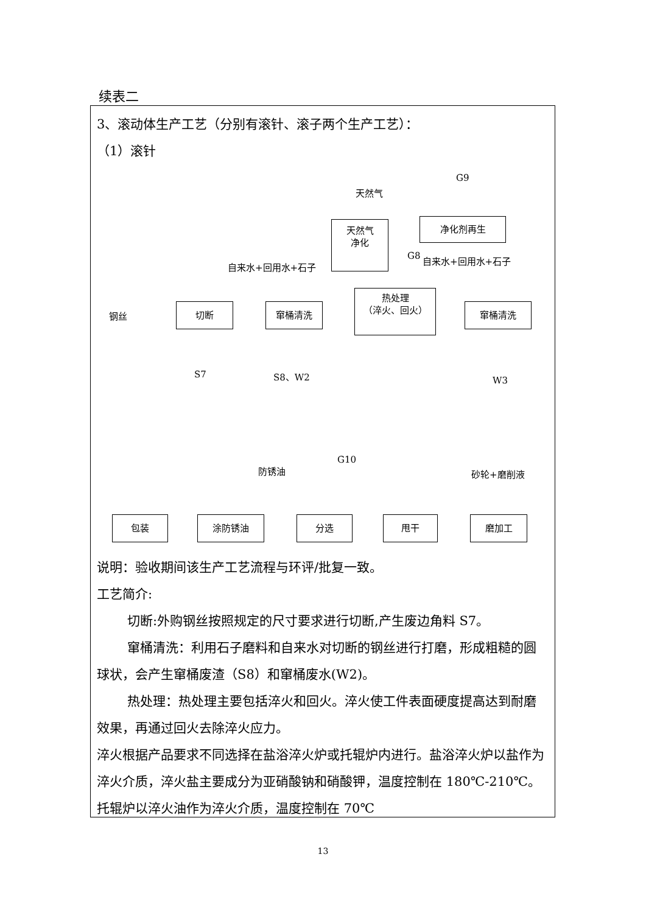续表二
3、滚动体生产工艺（分别有滚针、滚子两个生产工艺）：
（1）滚针
G9
天然气
天然气
净化
净化剂再生
自来水+回用水+石子
G8
自来水+回用水+石子
钢丝
切断 窜桶清洗
热处理
（淬火、回火）
窜桶清洗
S7 S8、W2 W3
防锈油
G10
砂轮+磨削液
包装 涂防锈油 分选 甩干 磨加工
说明：验收期间该生产工艺流程与环评/批复一致。
工艺简介:
切断:外购钢丝按照规定的尺寸要求进行切断,产生废边角料 S7。
窜桶清洗：利用石子磨料和自来水对切断的钢丝进行打磨，形成粗糙的圆球状，会产生窜桶废渣（S8）和窜桶废水(W2)。
热处理：热处理主要包括淬火和回火。淬火使工件表面硬度提高达到耐磨效果，再通过回火去除淬火应力。
淬火根据产品要求不同选择在盐浴淬火炉或托辊炉内进行。盐浴淬火炉以盐作为淬火介质，淬火盐主要成分为亚硝酸钠和硝酸钾，温度控制在 180℃-210℃。托辊炉以淬火油作为淬火介质，温度控制在 70℃
13